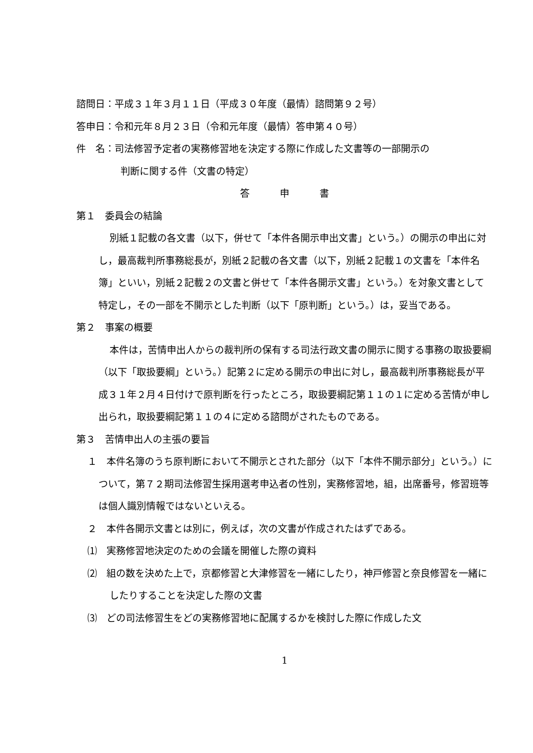諮問日：平成３１年３月１１日（平成３０年度（最情）諮問第９２号）
答申日：令和元年８月２３日（令和元年度（最情）答申第４０号）
件　名：司法修習予定者の実務修習地を決定する際に作成した文書等の一部開示の
判断に関する件（文書の特定）
答申書
第１　委員会の結論
別紙１記載の各文書（以下，併せて「本件各開示申出文書」という。）の開示の申出に対し，最高裁判所事務総長が，別紙２記載の各文書（以下，別紙２記載１の文書を「本件名簿」といい，別紙２記載２の文書と併せて「本件各開示文書」という。）を対象文書として特定し，その一部を不開示とした判断（以下「原判断」という。）は，妥当である。
第２　事案の概要
本件は，苦情申出人からの裁判所の保有する司法行政文書の開示に関する事務の取扱要綱（以下「取扱要綱」という。）記第２に定める開示の申出に対し，最高裁判所事務総長が平成３１年２月４日付けで原判断を行ったところ，取扱要綱記第１１の１に定める苦情が申し出られ，取扱要綱記第１１の４に定める諮問がされたものである。
第３　苦情申出人の主張の要旨
１　本件名簿のうち原判断において不開示とされた部分（以下「本件不開示部分」という。）について，第７２期司法修習生採用選考申込者の性別，実務修習地，組，出席番号，修習班等は個人識別情報ではないといえる。
２　本件各開示文書とは別に，例えば，次の文書が作成されたはずである。
⑴　実務修習地決定のための会議を開催した際の資料
⑵　組の数を決めた上で，京都修習と大津修習を一緒にしたり，神戸修習と奈良修習を一緒にしたりすることを決定した際の文書
⑶　どの司法修習生をどの実務修習地に配属するかを検討した際に作成した文
1